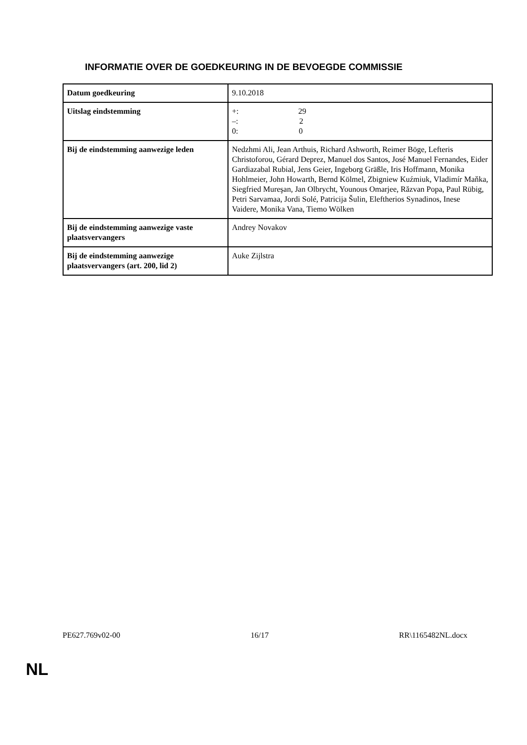INFORMATIE OVER DE GOEDKEURING IN DE BEVOEGDE COMMISSIE
| Datum goedkeuring | 9.10.2018 |
| Uitslag eindstemming | +: 29 –: 2 0: 0 |
| Bij de eindstemming aanwezige leden | Nedzhmi Ali, Jean Arthuis, Richard Ashworth, Reimer Böge, Lefteris Christoforou, Gérard Deprez, Manuel dos Santos, José Manuel Fernandes, Eider Gardiazabal Rubial, Jens Geier, Ingeborg Gräßle, Iris Hoffmann, Monika Hohlmeier, John Howarth, Bernd Kölmel, Zbigniew Kuźmiuk, Vladimír Maňka, Siegfried Mureşan, Jan Olbrycht, Younous Omarjee, Răzvan Popa, Paul Rübig, Petri Sarvamaa, Jordi Solé, Patricija Šulin, Eleftherios Synadinos, Inese Vaidere, Monika Vana, Tiemo Wölken |
| Bij de eindstemming aanwezige vaste plaatsvervangers | Andrey Novakov |
| Bij de eindstemming aanwezige plaatsvervangers (art. 200, lid 2) | Auke Zijlstra |
PE627.769v02-00 16/17 RR\1165482NL.docx
NL